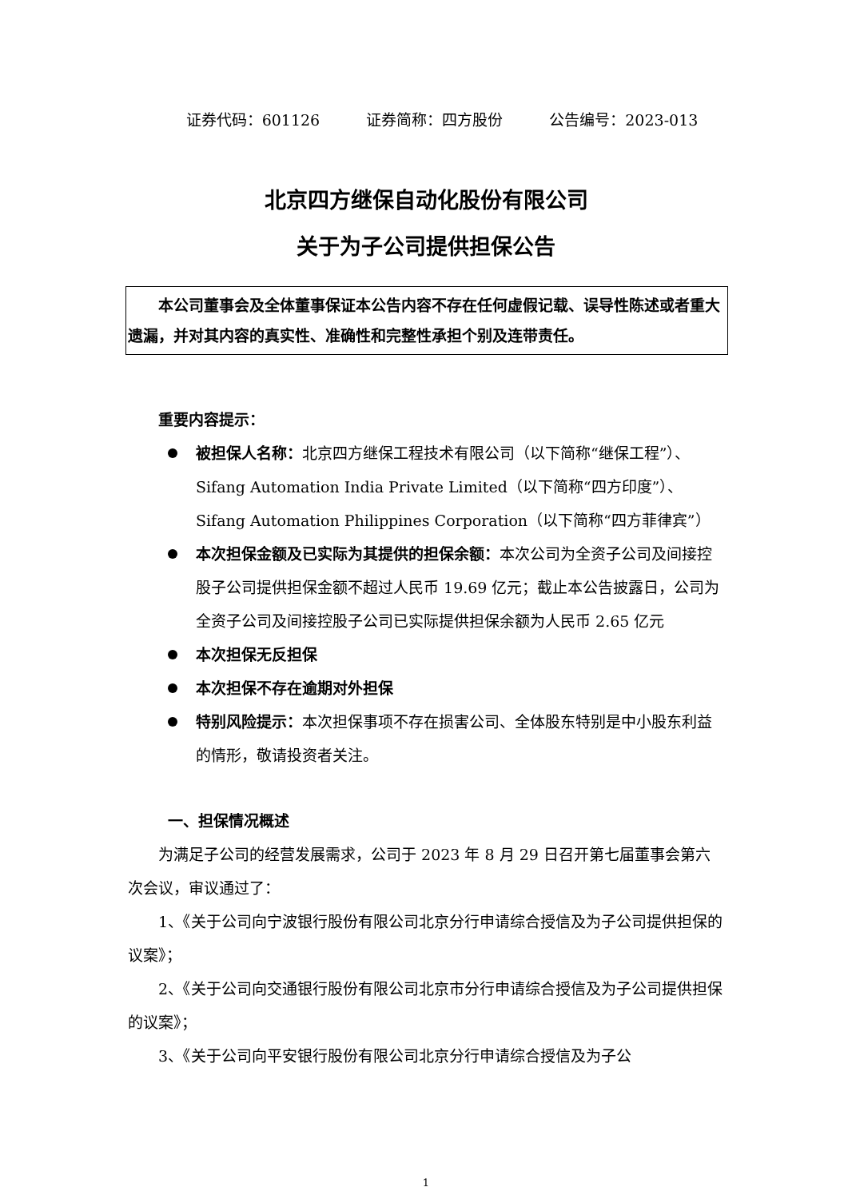证券代码：601126 证券简称：四方股份 公告编号：2023-013
北京四方继保自动化股份有限公司
关于为子公司提供担保公告
　　本公司董事会及全体董事保证本公告内容不存在任何虚假记载、误导性陈述或者重大遗漏，并对其内容的真实性、准确性和完整性承担个别及连带责任。
重要内容提示：
被担保人名称：北京四方继保工程技术有限公司（以下简称“继保工程”）、Sifang Automation India Private Limited（以下简称“四方印度”）、Sifang Automation Philippines Corporation（以下简称“四方菲律宾”）
本次担保金额及已实际为其提供的担保余额：本次公司为全资子公司及间接控股子公司提供担保金额不超过人民币 19.69 亿元；截止本公告披露日，公司为全资子公司及间接控股子公司已实际提供担保余额为人民币 2.65 亿元
本次担保无反担保
本次担保不存在逾期对外担保
特别风险提示：本次担保事项不存在损害公司、全体股东特别是中小股东利益的情形，敬请投资者关注。
一、担保情况概述
为满足子公司的经营发展需求，公司于 2023 年 8 月 29 日召开第七届董事会第六次会议，审议通过了：
1、《关于公司向宁波银行股份有限公司北京分行申请综合授信及为子公司提供担保的议案》；
2、《关于公司向交通银行股份有限公司北京市分行申请综合授信及为子公司提供担保的议案》；
3、《关于公司向平安银行股份有限公司北京分行申请综合授信及为子公
1